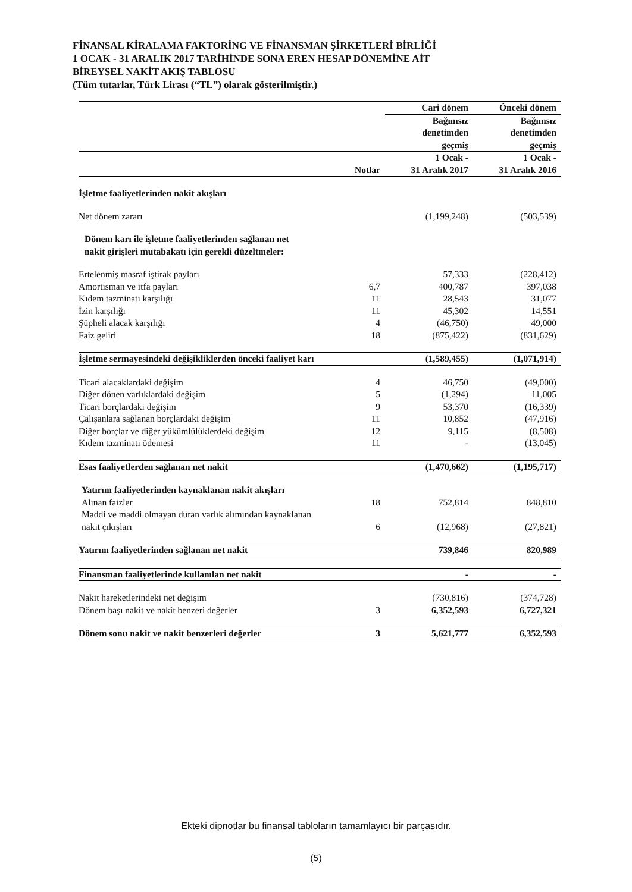FİNANSAL KİRALAMA FAKTORİNG VE FİNANSMAN ŞİRKETLERİ BİRLİĞİ
1 OCAK - 31 ARALIK 2017 TARİHİNDE SONA EREN HESAP DÖNEMİNE AİT
BİREYSEL NAKİT AKIŞ TABLOSU
(Tüm tutarlar, Türk Lirası (“TL”) olarak gösterilmiştir.)
| | | Cari dönem | Önceki dönem |
| --- | --- | --- | --- |
| | | Bağımsız denetimden geçmiş | Bağımsız denetimden geçmiş |
| | Notlar | 1 Ocak - 31 Aralık 2017 | 1 Ocak - 31 Aralık 2016 |
| İşletme faaliyetlerinden nakit akışları | | | |
| Net dönem zararı | | (1,199,248) | (503,539) |
| Dönem karı ile işletme faaliyetlerinden sağlanan net nakit girişleri mutabakatı için gerekli düzeltmeler: | | | |
| Ertelenmiş masraf iştirak payları | | 57,333 | (228,412) |
| Amortisman ve itfa payları | 6,7 | 400,787 | 397,038 |
| Kıdem tazminatı karşılığı | 11 | 28,543 | 31,077 |
| İzin karşılığı | 11 | 45,302 | 14,551 |
| Şüpheli alacak karşılığı | 4 | (46,750) | 49,000 |
| Faiz geliri | 18 | (875,422) | (831,629) |
| İşletme sermayesindeki değişikliklerden önceki faaliyet karı | | (1,589,455) | (1,071,914) |
| Ticari alacaklardaki değişim | 4 | 46,750 | (49,000) |
| Diğer dönen varlıklardaki değişim | 5 | (1,294) | 11,005 |
| Ticari borçlardaki değişim | 9 | 53,370 | (16,339) |
| Çalışanlara sağlanan borçlardaki değişim | 11 | 10,852 | (47,916) |
| Diğer borçlar ve diğer yükümlülüklerdeki değişim | 12 | 9,115 | (8,508) |
| Kıdem tazminatı ödemesi | 11 | - | (13,045) |
| Esas faaliyetlerden sağlanan net nakit | | (1,470,662) | (1,195,717) |
| Yatırım faaliyetlerinden kaynaklanan nakit akışları | | | |
| Alınan faizler | 18 | 752,814 | 848,810 |
| Maddi ve maddi olmayan duran varlık alımından kaynaklanan nakit çıkışları | 6 | (12,968) | (27,821) |
| Yatırım faaliyetlerinden sağlanan net nakit | | 739,846 | 820,989 |
| Finansman faaliyetlerinde kullanılan net nakit | | - | - |
| Nakit hareketlerindeki net değişim | | (730,816) | (374,728) |
| Dönem başı nakit ve nakit benzeri değerler | 3 | 6,352,593 | 6,727,321 |
| Dönem sonu nakit ve nakit benzerleri değerler | 3 | 5,621,777 | 6,352,593 |
Ekteki dipnotlar bu finansal tabloların tamamlayıcı bir parçasıdır.
(5)